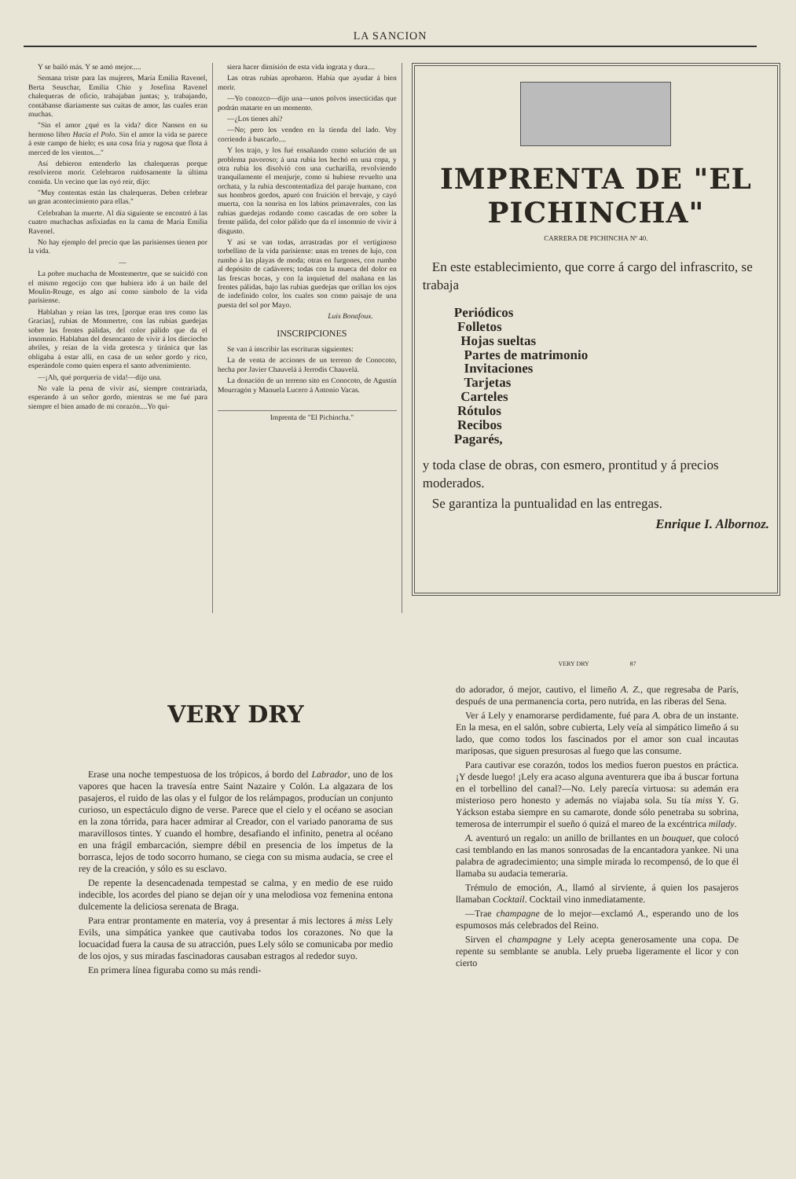LA SANCION
Y se bailó más. Y se amó mejor.....
Semana triste para las mujeres, María Emilia Ravenel, Berta Seuschar, Emilia Chio y Josefina Ravenel chalequeras de oficio, trabajaban juntas; y, trabajando, contábanse diariamente sus cuitas de amor, las cuales eran muchas.
"Sin el amor ¿qué es la vida? dice Nansen en su hermoso libro Hacia el Polo. Sin el amor la vida se parece á este campo de hielo; es una cosa fría y rugosa que flota á merced de los vientos...."
Así debieron entenderlo las chalequeras porque resolvieron morir. Celebraron ruidosamente la última comida. Un vecino que las oyó reír, dijo:
"Muy contentas están las chalequeras. Deben celebrar un gran acontecimiento para ellas."
Celebraban la muerte. Al día siguiente se encontró á las cuatro muchachas asfixiadas en la cama de María Emilia Ravenel.
No hay ejemplo del precio que las parisienses tienen por la vida.
—
La pobre muchacha de Montemertre, que se suicidó con el mismo regocijo con que hubiera ido á un baile del Moulin-Rouge, es algo así como símbolo de la vida parisiense.
Hablaban y reían las tres, [porque eran tres como las Gracias], rubias de Monmertre, con las rubias guedejas sobre las frentes pálidas, del color pálido que da el insomnio. Hablaban del desencanto de vivir á los dieciocho abriles, y reían de la vida grotesca y tiránica que las obligaba á estar allí, en casa de un señor gordo y rico, esperándole como quien espera el santo advenimiento.
—¡Ah, qué porquería de vida!—dijo una.
No vale la pena de vivir así, siempre contrariada, esperando á un señor gordo, mientras se me fué para siempre el bien amado de mi corazón....Yo qui-
siera hacer dimisión de esta vida ingrata y dura....
Las otras rubias aprobaron. Había que ayudar á bien morir.
—Yo conozco—dijo una—unos polvos insecticidas que podrán matarte en un momento.
—¿Los tienes ahí?
—No; pero los venden en la tienda del lado. Voy corriendo á buscarlo....
Y los trajo, y los fué ensañando como solución de un problema pavoroso; á una rubia los hechó en una copa, y otra rubia los disolvió con una cucharilla, revolviendo tranquilamente el menjurje, como si hubiese revuelto una orchata, y la rubia descontentadiza del paraje humano, con sus hombros gordos, apuró con fruición el brevaje, y cayó muerta, con la sonrisa en los labios primaverales, con las rubias guedejas rodando como cascadas de oro sobre la frente pálida, del color pálido que da el insomnio de vivir á disgusto.
Y así se van todas, arrastradas por el vertiginoso torbellino de la vida parisiense: unas en trenes de lujo, con rumbo á las playas de moda; otras en furgones, con rumbo al depósito de cadáveres; todas con la mueca del dolor en las frescas bocas, y con la inquietud del mañana en las frentes pálidas, bajo las rubias guedejas que orillan los ojos de indefinido color, los cuales son como paisaje de una puesta del sol por Mayo.
Luis Bonafoux.
INSCRIPCIONES
Se van á inscribir las escrituras siguientes:
La de venta de acciones de un terreno de Conocoto, hecha por Javier Chauvelá á Jerrodis Chauvelá.
La donación de un terreno sito en Conocoto, de Agustín Mourragón y Manuela Lucero á Antonio Vacas.
Imprenta de "El Pichincha."
IMPRENTA DE "EL PICHINCHA"
CARRERA DE PICHINCHA Nº 40.
En este establecimiento, que corre á cargo del infrascrito, se trabaja
Periódicos
Folletos
Hojas sueltas
Partes de matrimonio
Invitaciones
Tarjetas
Carteles
Rótulos
Recibos
Pagarés,
y toda clase de obras, con esmero, prontitud y á precios moderados.
Se garantiza la puntualidad en las entregas.
Enrique I. Albornoz.
VERY DRY
Erase una noche tempestuosa de los trópicos, á bordo del Labrador, uno de los vapores que hacen la travesía entre Saint Nazaire y Colón. La algazara de los pasajeros, el ruido de las olas y el fulgor de los relámpagos, producían un conjunto curioso, un espectáculo digno de verse. Parece que el cielo y el océano se asocian en la zona tórrida, para hacer admirar al Creador, con el variado panorama de sus maravillosos tintes. Y cuando el hombre, desafiando el infinito, penetra al océano en una frágil embarcación, siempre débil en presencia de los ímpetus de la borrasca, lejos de todo socorro humano, se ciega con su misma audacia, se cree el rey de la creación, y sólo es su esclavo.
De repente la desencadenada tempestad se calma, y en medio de ese ruido indecible, los acordes del piano se dejan oír y una melodiosa voz femenina entona dulcemente la deliciosa serenata de Braga.
Para entrar prontamente en materia, voy á presentar á mis lectores á miss Lely Evils, una simpática yankee que cautivaba todos los corazones. No que la locuacidad fuera la causa de su atracción, pues Lely sólo se comunicaba por medio de los ojos, y sus miradas fascinadoras causaban estragos al rededor suyo.
En primera línea figuraba como su más rendi-
VERY DRY 87
do adorador, ó mejor, cautivo, el limeño A. Z., que regresaba de París, después de una permanencia corta, pero nutrida, en las riberas del Sena.
Ver á Lely y enamorarse perdidamente, fué para A. obra de un instante. En la mesa, en el salón, sobre cubierta, Lely veía al simpático limeño á su lado, que como todos los fascinados por el amor son cual incautas mariposas, que siguen presurosas al fuego que las consume.
Para cautivar ese corazón, todos los medios fueron puestos en práctica. ¡Y desde luego! ¡Lely era acaso alguna aventurera que iba á buscar fortuna en el torbellino del canal?—No. Lely parecía virtuosa: su ademán era misterioso pero honesto y además no viajaba sola. Su tía miss Y. G. Yáckson estaba siempre en su camarote, donde sólo penetraba su sobrina, temerosa de interrumpir el sueño ó quizá el mareo de la excéntrica milady.
A. aventuró un regalo: un anillo de brillantes en un bouquet, que colocó casi temblando en las manos sonrosadas de la encantadora yankee. Ni una palabra de agradecimiento; una simple mirada lo recompensó, de lo que él llamaba su audacia temeraria.
Trémulo de emoción, A., llamó al sirviente, á quien los pasajeros llamaban Cocktail. Cocktail vino inmediatamente.
—Trae champagne de lo mejor—exclamó A., esperando uno de los espumosos más celebrados del Reino.
Sirven el champagne y Lely acepta generosamente una copa. De repente su semblante se anubla. Lely prueba ligeramente el licor y con cierto